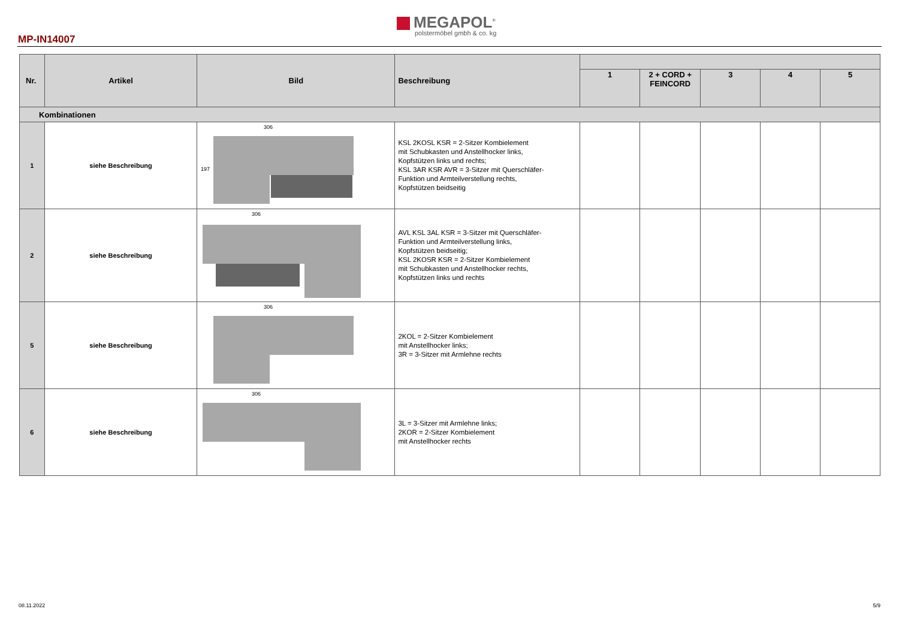MEGAPOL<sup>®</sup>
polstermöbel gmbh & co. kg
MP-IN14007
| Nr. | Artikel | Bild | Beschreibung | | | | | |
| --- | --- | --- | --- | --- | --- | --- | --- | --- |
| | | | | 1 | 2 + CORD + FEINCORD | 3 | 4 | 5 |
| Kombinationen | | | | | | | | |
| 1 | siehe Beschreibung | 306 197 | KSL 2KOSL KSR = 2-Sitzer Kombielement mit Schubkasten und Anstellhocker links, Kopfstützen links und rechts; KSL 3AR KSR AVR = 3-Sitzer mit Querschläfer- Funktion und Armteilverstellung rechts, Kopfstützen beidseitig | | | | | |
| 2 | siehe Beschreibung | 306 | AVL KSL 3AL KSR = 3-Sitzer mit Querschläfer- Funktion und Armteilverstellung links, Kopfstützen beidseitig; KSL 2KOSR KSR = 2-Sitzer Kombielement mit Schubkasten und Anstellhocker rechts, Kopfstützen links und rechts | | | | | |
| 5 | siehe Beschreibung | 306 | 2KOL = 2-Sitzer Kombielement mit Anstellhocker links; 3R = 3-Sitzer mit Armlehne rechts | | | | | |
| 6 | siehe Beschreibung | 306 | 3L = 3-Sitzer mit Armlehne links; 2KOR = 2-Sitzer Kombielement mit Anstellhocker rechts | | | | | |
08.11.2022 5/9